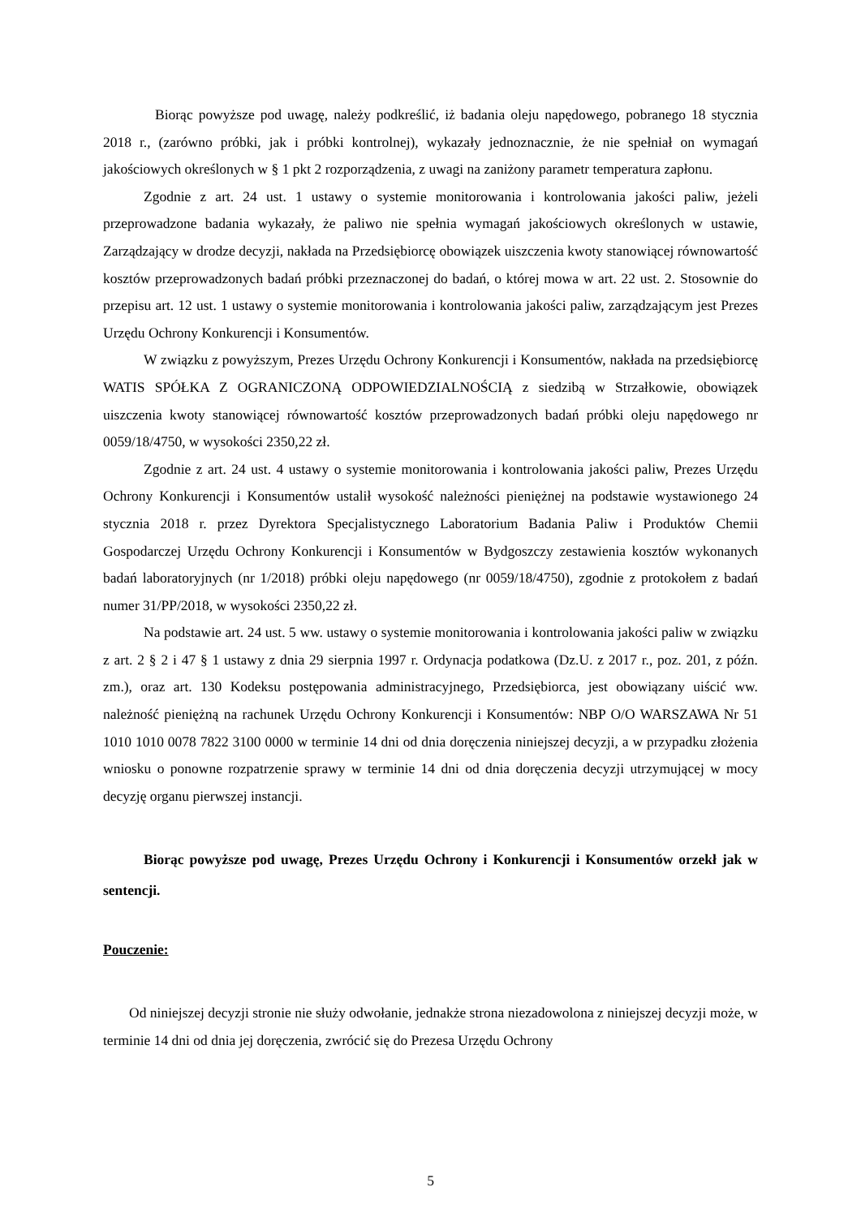Biorąc powyższe pod uwagę, należy podkreślić, iż badania oleju napędowego, pobranego 18 stycznia 2018 r., (zarówno próbki, jak i próbki kontrolnej), wykazały jednoznacznie, że nie spełniał on wymagań jakościowych określonych w § 1 pkt 2 rozporządzenia, z uwagi na zaniżony parametr temperatura zapłonu.
Zgodnie z art. 24 ust. 1 ustawy o systemie monitorowania i kontrolowania jakości paliw, jeżeli przeprowadzone badania wykazały, że paliwo nie spełnia wymagań jakościowych określonych w ustawie, Zarządzający w drodze decyzji, nakłada na Przedsiębiorcę obowiązek uiszczenia kwoty stanowiącej równowartość kosztów przeprowadzonych badań próbki przeznaczonej do badań, o której mowa w art. 22 ust. 2. Stosownie do przepisu art. 12 ust. 1 ustawy o systemie monitorowania i kontrolowania jakości paliw, zarządzającym jest Prezes Urzędu Ochrony Konkurencji i Konsumentów.
W związku z powyższym, Prezes Urzędu Ochrony Konkurencji i Konsumentów, nakłada na przedsiębiorcę WATIS SPÓŁKA Z OGRANICZONĄ ODPOWIEDZIALNOŚCIĄ z siedzibą w Strzałkowie, obowiązek uiszczenia kwoty stanowiącej równowartość kosztów przeprowadzonych badań próbki oleju napędowego nr 0059/18/4750, w wysokości 2350,22 zł.
Zgodnie z art. 24 ust. 4 ustawy o systemie monitorowania i kontrolowania jakości paliw, Prezes Urzędu Ochrony Konkurencji i Konsumentów ustalił wysokość należności pieniężnej na podstawie wystawionego 24 stycznia 2018 r. przez Dyrektora Specjalistycznego Laboratorium Badania Paliw i Produktów Chemii Gospodarczej Urzędu Ochrony Konkurencji i Konsumentów w Bydgoszczy zestawienia kosztów wykonanych badań laboratoryjnych (nr 1/2018) próbki oleju napędowego (nr 0059/18/4750), zgodnie z protokołem z badań numer 31/PP/2018, w wysokości 2350,22 zł.
Na podstawie art. 24 ust. 5 ww. ustawy o systemie monitorowania i kontrolowania jakości paliw w związku z art. 2 § 2 i 47 § 1 ustawy z dnia 29 sierpnia 1997 r. Ordynacja podatkowa (Dz.U. z 2017 r., poz. 201, z późn. zm.), oraz art. 130 Kodeksu postępowania administracyjnego, Przedsiębiorca, jest obowiązany uiścić ww. należność pieniężną na rachunek Urzędu Ochrony Konkurencji i Konsumentów: NBP O/O WARSZAWA Nr 51 1010 1010 0078 7822 3100 0000 w terminie 14 dni od dnia doręczenia niniejszej decyzji, a w przypadku złożenia wniosku o ponowne rozpatrzenie sprawy w terminie 14 dni od dnia doręczenia decyzji utrzymującej w mocy decyzję organu pierwszej instancji.
Biorąc powyższe pod uwagę, Prezes Urzędu Ochrony i Konkurencji i Konsumentów orzekł jak w sentencji.
Pouczenie:
Od niniejszej decyzji stronie nie służy odwołanie, jednakże strona niezadowolona z niniejszej decyzji może, w terminie 14 dni od dnia jej doręczenia, zwrócić się do Prezesa Urzędu Ochrony
5